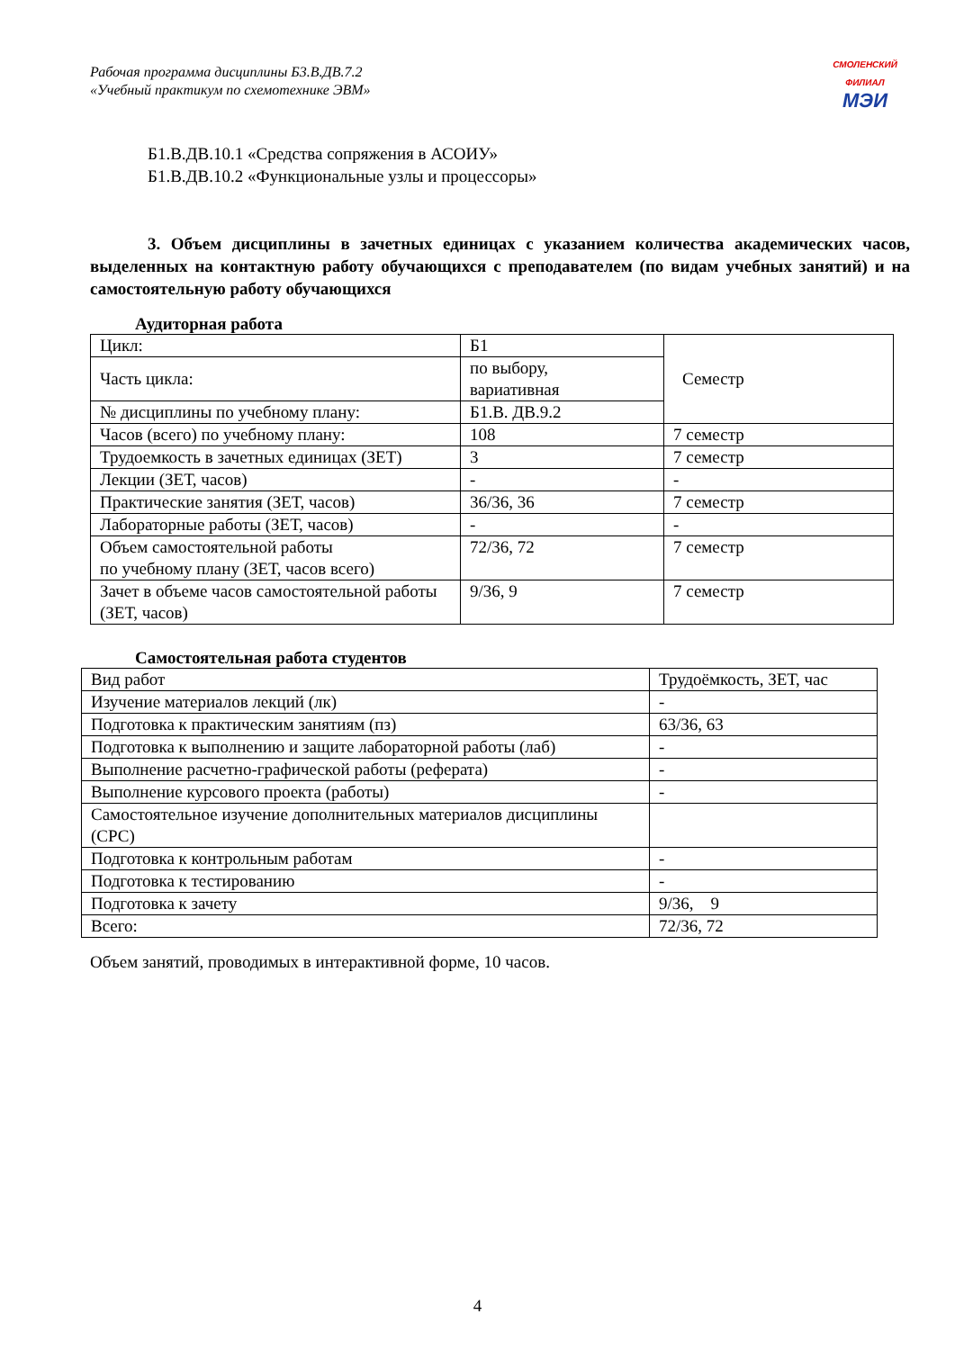Рабочая программа дисциплины Б3.В.ДВ.7.2
«Учебный практикум по схемотехнике ЭВМ»
СМОЛЕНСКИЙ ФИЛИАЛ
МЭИ
Б1.В.ДВ.10.1 «Средства сопряжения в АСОИУ»
Б1.В.ДВ.10.2 «Функциональные узлы и процессоры»
3. Объем дисциплины в зачетных единицах с указанием количества академических часов, выделенных на контактную работу обучающихся с преподавателем (по видам учебных занятий) и на самостоятельную работу обучающихся
Аудиторная работа
| Цикл: | Б1 | Семестр |
| Часть цикла: | по выбору, вариативная | |
| № дисциплины по учебному плану: | Б1.В. ДВ.9.2 | |
| Часов (всего) по учебному плану: | 108 | 7 семестр |
| Трудоемкость в зачетных единицах (ЗЕТ) | 3 | 7 семестр |
| Лекции (ЗЕТ, часов) | - | - |
| Практические занятия (ЗЕТ, часов) | 36/36, 36 | 7 семестр |
| Лабораторные работы (ЗЕТ, часов) | - | - |
| Объем самостоятельной работы по учебному плану (ЗЕТ, часов всего) | 72/36, 72 | 7 семестр |
| Зачет в объеме часов самостоятельной работы (ЗЕТ, часов) | 9/36, 9 | 7 семестр |
Самостоятельная работа студентов
| Вид работ | Трудоёмкость, ЗЕТ, час |
| Изучение материалов лекций (лк) | - |
| Подготовка к практическим занятиям (пз) | 63/36, 63 |
| Подготовка к выполнению и защите лабораторной работы (лаб) | - |
| Выполнение расчетно-графической работы (реферата) | - |
| Выполнение курсового проекта (работы) | - |
| Самостоятельное изучение дополнительных материалов дисциплины (СРС) | |
| Подготовка к контрольным работам | - |
| Подготовка к тестированию | - |
| Подготовка к зачету | 9/36, 9 |
| Всего: | 72/36, 72 |
Объем занятий, проводимых в интерактивной форме, 10 часов.
4